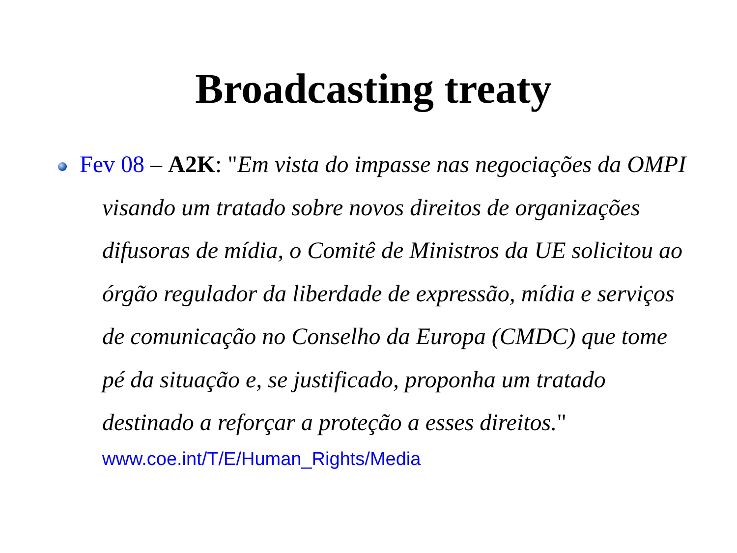Broadcasting treaty
Fev 08 – A2K: "Em vista do impasse nas negociações da OMPI visando um tratado sobre novos direitos de organizações difusoras de mídia, o Comitê de Ministros da UE solicitou ao órgão regulador da liberdade de expressão, mídia e serviços de comunicação no Conselho da Europa (CMDC) que tome pé da situação e, se justificado, proponha um tratado destinado a reforçar a proteção a esses direitos."
www.coe.int/T/E/Human_Rights/Media